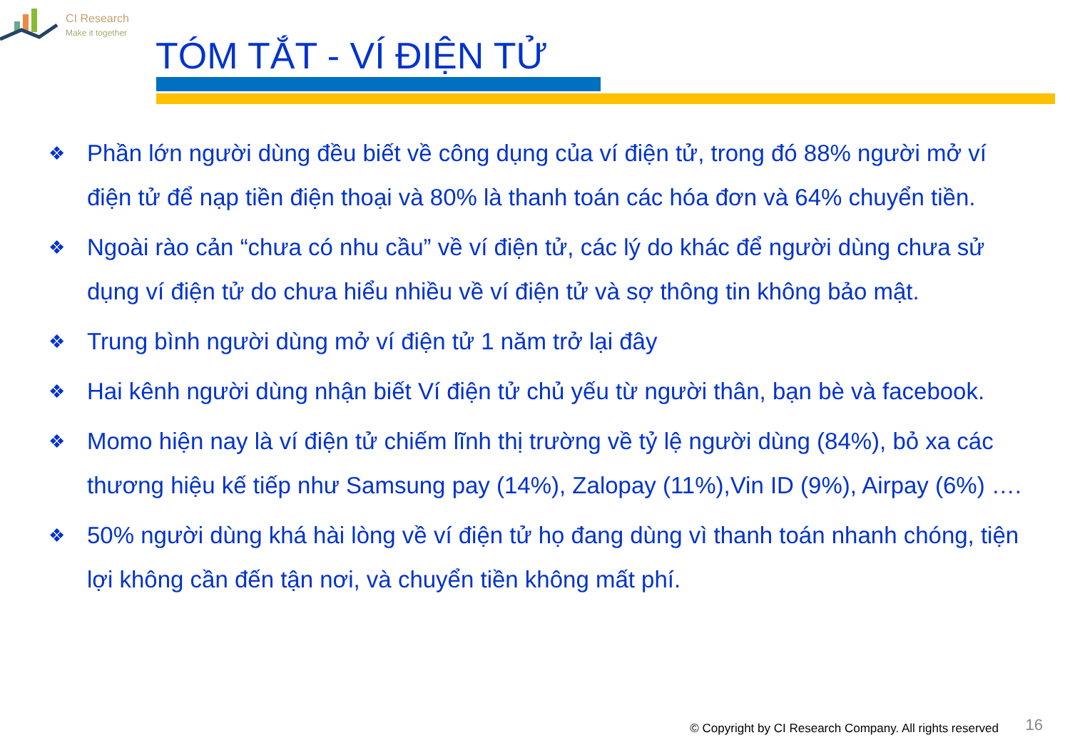CI Research
Make it together
TÓM TẮT - VÍ ĐIỆN TỬ
❖ Phần lớn người dùng đều biết về công dụng của ví điện tử, trong đó 88% người mở ví điện tử để nạp tiền điện thoại và 80% là thanh toán các hóa đơn và 64% chuyển tiền.
❖ Ngoài rào cản “chưa có nhu cầu” về ví điện tử, các lý do khác để người dùng chưa sử dụng ví điện tử do chưa hiểu nhiều về ví điện tử và sợ thông tin không bảo mật.
❖ Trung bình người dùng mở ví điện tử 1 năm trở lại đây
❖ Hai kênh người dùng nhận biết Ví điện tử chủ yếu từ người thân, bạn bè và facebook.
❖ Momo hiện nay là ví điện tử chiếm lĩnh thị trường về tỷ lệ người dùng (84%), bỏ xa các thương hiệu kế tiếp như Samsung pay (14%), Zalopay (11%),Vin ID (9%), Airpay (6%) ….
❖ 50% người dùng khá hài lòng về ví điện tử họ đang dùng vì thanh toán nhanh chóng, tiện lợi không cần đến tận nơi, và chuyển tiền không mất phí.
© Copyright by CI Research Company. All rights reserved
16